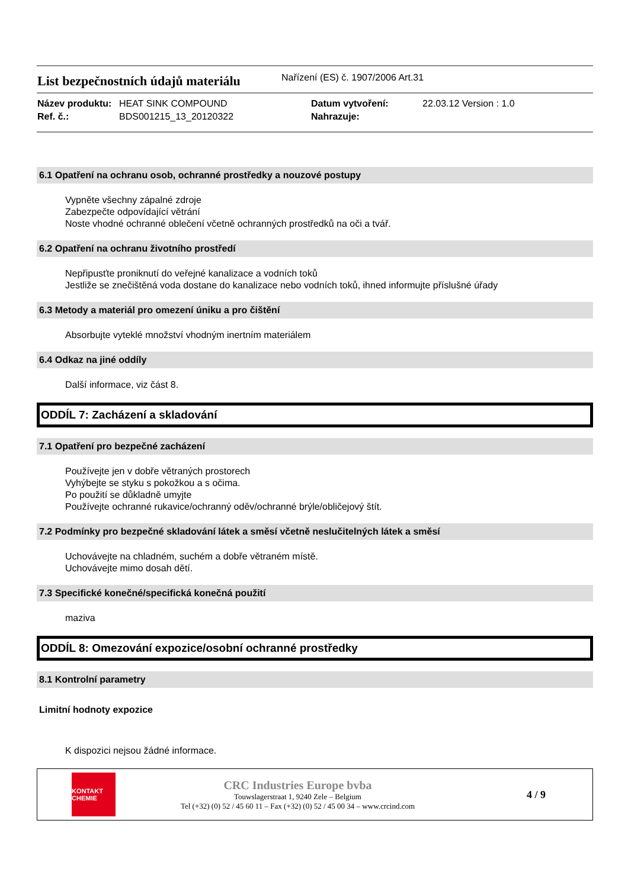List bezpečnostních údajů materiálu
Nařízení (ES) č. 1907/2006 Art.31
Název produktu:
HEAT SINK COMPOUND
Datum vytvoření:
22.03.12 Version : 1.0
Ref. č.:
BDS001215_13_20120322
Nahrazuje:
6.1 Opatření na ochranu osob, ochranné prostředky a nouzové postupy
Vypněte všechny zápalné zdroje
Zabezpečte odpovídající větrání
Noste vhodné ochranné oblečení včetně ochranných prostředků na oči a tvář.
6.2 Opatření na ochranu životního prostředí
Nepřipusťte proniknutí do veřejné kanalizace a vodních toků
Jestliže se znečištěná voda dostane do kanalizace nebo vodních toků, ihned informujte příslušné úřady
6.3 Metody a materiál pro omezení úniku a pro čištění
Absorbujte vyteklé množství vhodným inertním materiálem
6.4 Odkaz na jiné oddíly
Další informace, viz část 8.
ODDÍL 7: Zacházení a skladování
7.1 Opatření pro bezpečné zacházení
Používejte jen v dobře větraných prostorech
Vyhýbejte se styku s pokožkou a s očima.
Po použití se důkladně umyjte
Používejte ochranné rukavice/ochranný oděv/ochranné brýle/obličejový štít.
7.2 Podmínky pro bezpečné skladování látek a směsí včetně neslučitelných látek a směsí
Uchovávejte na chladném, suchém a dobře větraném místě.
Uchovávejte mimo dosah dětí.
7.3 Specifické konečné/specifická konečná použití
maziva
ODDÍL 8: Omezování expozice/osobní ochranné prostředky
8.1 Kontrolní parametry
Limitní hodnoty expozice
K dispozici nejsou žádné informace.
KONTAKT
CHEMIE
CRC Industries Europe bvba
Touwslagerstraat 1, 9240 Zele – Belgium
Tel (+32) (0) 52 / 45 60 11 – Fax (+32) (0) 52 / 45 00 34 – www.crcind.com
4 / 9